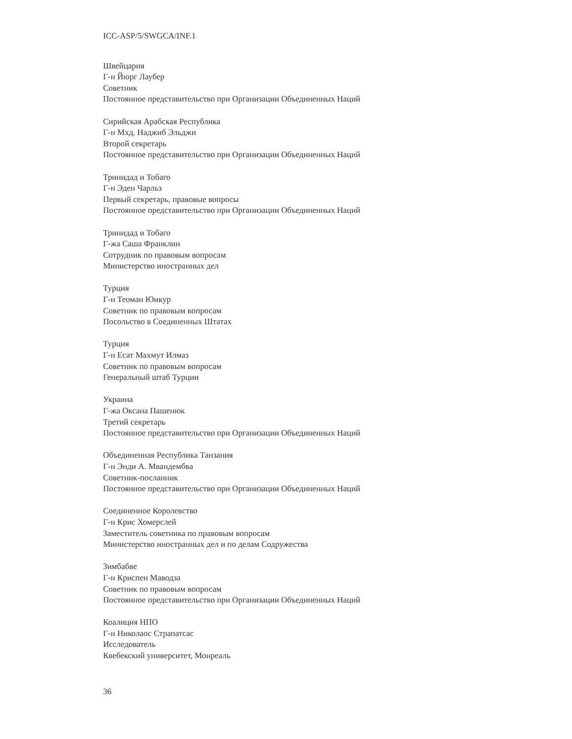ICC-ASP/5/SWGCA/INF.1
Швейцария
Г-н Йюрг Лаубер
Советник
Постоянное представительство при Организации Объединенных Наций
Сирийская Арабская Республика
Г-н Мхд. Наджиб Эльджи
Второй секретарь
Постоянное представительство при Организации Объединенных Наций
Тринидад и Тобаго
Г-н Эден Чарльз
Первый секретарь, правовые вопросы
Постоянное представительство при Организации Объединенных Наций
Тринидад и Тобаго
Г-жа Саша Франклин
Сотрудник по правовым вопросам
Министерство иностранных дел
Турция
Г-н Теоман Юикур
Советник по правовым вопросам
Посольство в Соединенных Штатах
Турция
Г-н Есат Махмут Илмаз
Советник по правовым вопросам
Генеральный штаб Турции
Украина
Г-жа Оксана Пашенюк
Третий секретарь
Постоянное представительство при Организации Объединенных Наций
Объединенная Республика Танзания
Г-н Энди А. Мвандембва
Советник-посланник
Постоянное представительство при Организации Объединенных Наций
Соединенное Королевство
Г-н Крис Хомерслей
Заместитель советника по правовым вопросам
Министерство иностранных дел и по делам Содружества
Зимбабве
Г-н Криспен Маводза
Советник по правовым вопросам
Постоянное представительство при Организации Объединенных Наций
Коалиция НПО
Г-н Николаос Страпатсас
Исследователь
Квебекский университет, Монреаль
36